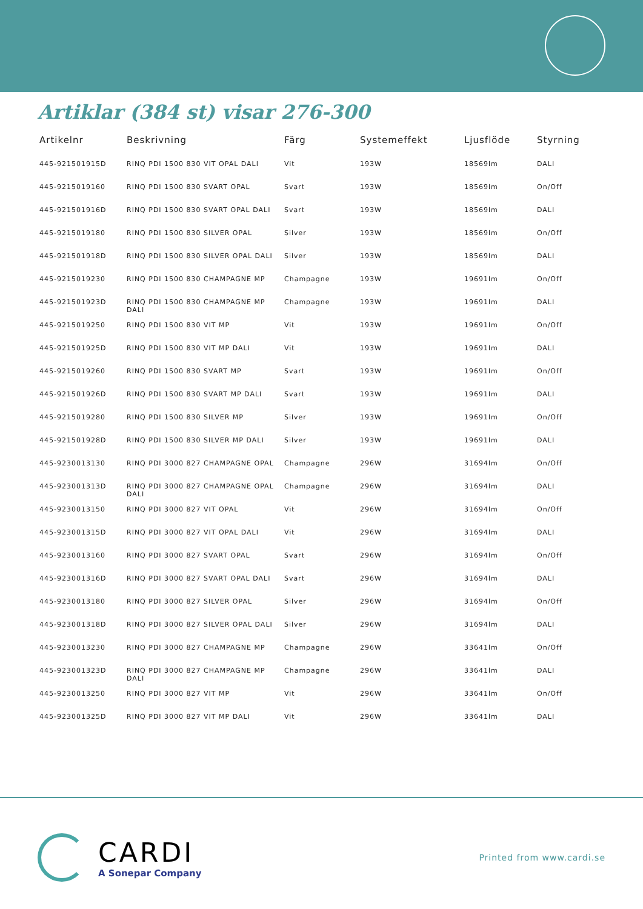Artiklar (384 st) visar 276-300
| Artikelnr | Beskrivning | Färg | Systemeffekt | Ljusflöde | Styrning |
| --- | --- | --- | --- | --- | --- |
| 445-921501915D | RINQ PDI 1500 830 VIT OPAL DALI | Vit | 193W | 18569lm | DALI |
| 445-9215019160 | RINQ PDI 1500 830 SVART OPAL | Svart | 193W | 18569lm | On/Off |
| 445-921501916D | RINQ PDI 1500 830 SVART OPAL DALI | Svart | 193W | 18569lm | DALI |
| 445-9215019180 | RINQ PDI 1500 830 SILVER OPAL | Silver | 193W | 18569lm | On/Off |
| 445-921501918D | RINQ PDI 1500 830 SILVER OPAL DALI | Silver | 193W | 18569lm | DALI |
| 445-9215019230 | RINQ PDI 1500 830 CHAMPAGNE MP | Champagne | 193W | 19691lm | On/Off |
| 445-921501923D | RINQ PDI 1500 830 CHAMPAGNE MP DALI | Champagne | 193W | 19691lm | DALI |
| 445-9215019250 | RINQ PDI 1500 830 VIT MP | Vit | 193W | 19691lm | On/Off |
| 445-921501925D | RINQ PDI 1500 830 VIT MP DALI | Vit | 193W | 19691lm | DALI |
| 445-9215019260 | RINQ PDI 1500 830 SVART MP | Svart | 193W | 19691lm | On/Off |
| 445-921501926D | RINQ PDI 1500 830 SVART MP DALI | Svart | 193W | 19691lm | DALI |
| 445-9215019280 | RINQ PDI 1500 830 SILVER MP | Silver | 193W | 19691lm | On/Off |
| 445-921501928D | RINQ PDI 1500 830 SILVER MP DALI | Silver | 193W | 19691lm | DALI |
| 445-9230013130 | RINQ PDI 3000 827 CHAMPAGNE OPAL | Champagne | 296W | 31694lm | On/Off |
| 445-923001313D | RINQ PDI 3000 827 CHAMPAGNE OPAL DALI | Champagne | 296W | 31694lm | DALI |
| 445-9230013150 | RINQ PDI 3000 827 VIT OPAL | Vit | 296W | 31694lm | On/Off |
| 445-923001315D | RINQ PDI 3000 827 VIT OPAL DALI | Vit | 296W | 31694lm | DALI |
| 445-9230013160 | RINQ PDI 3000 827 SVART OPAL | Svart | 296W | 31694lm | On/Off |
| 445-923001316D | RINQ PDI 3000 827 SVART OPAL DALI | Svart | 296W | 31694lm | DALI |
| 445-9230013180 | RINQ PDI 3000 827 SILVER OPAL | Silver | 296W | 31694lm | On/Off |
| 445-923001318D | RINQ PDI 3000 827 SILVER OPAL DALI | Silver | 296W | 31694lm | DALI |
| 445-9230013230 | RINQ PDI 3000 827 CHAMPAGNE MP | Champagne | 296W | 33641lm | On/Off |
| 445-923001323D | RINQ PDI 3000 827 CHAMPAGNE MP DALI | Champagne | 296W | 33641lm | DALI |
| 445-9230013250 | RINQ PDI 3000 827 VIT MP | Vit | 296W | 33641lm | On/Off |
| 445-923001325D | RINQ PDI 3000 827 VIT MP DALI | Vit | 296W | 33641lm | DALI |
CARDI
A Sonepar Company
Printed from www.cardi.se